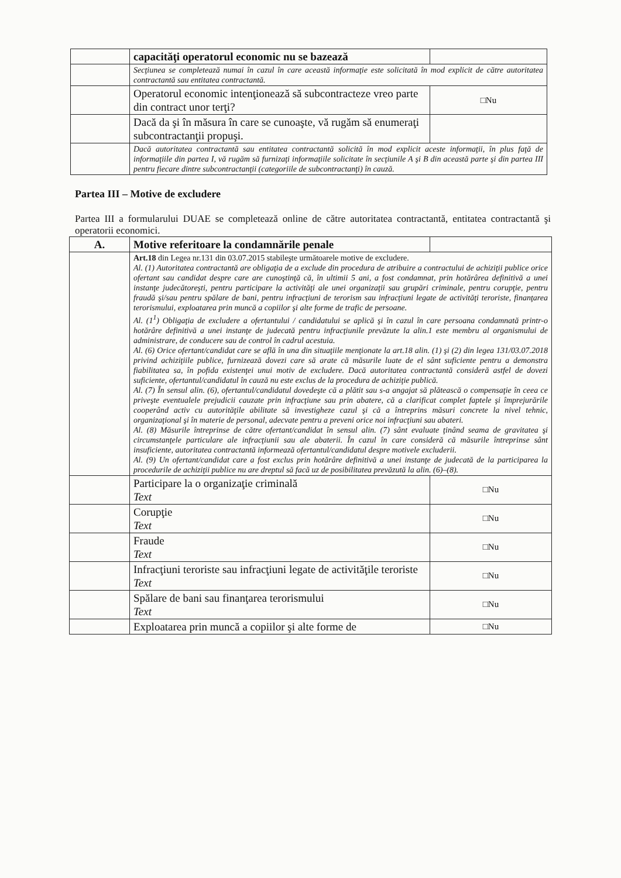| | capacităţi operatorul economic nu se bazează | |
| | Secţiunea se completează numai în cazul în care această informaţie este solicitată în mod explicit de către autoritatea contractantă sau entitatea contractantă. | |
| | Operatorul economic intenţionează să subcontracteze vreo parte din contract unor terţi? | □Nu |
| | Dacă da şi în măsura în care se cunoaşte, vă rugăm să enumeraţi subcontractanţii propuşi. | |
| | Dacă autoritatea contractantă sau entitatea contractantă solicită în mod explicit aceste informaţii, în plus faţă de informaţiile din partea I, vă rugăm să furnizaţi informaţiile solicitate în secţiunile A şi B din această parte şi din partea III pentru fiecare dintre subcontractanţii (categoriile de subcontractanţi) în cauză. | |
Partea III – Motive de excludere
Partea III a formularului DUAE se completează online de către autoritatea contractantă, entitatea contractantă şi operatorii economici.
| A. | Motive referitoare la condamnările penale | |
| | Art.18 din Legea nr.131 din 03.07.2015 stabileşte următoarele motive de excludere. Al. (1) Autoritatea contractantă are obligaţia de a exclude din procedura de atribuire a contractului de achiziţii publice orice ofertant sau candidat despre care are cunoştinţă că, în ultimii 5 ani, a fost condamnat, prin hotărârea definitivă a unei instanţe judecătoreşti, pentru participare la activităţi ale unei organizaţii sau grupări criminale, pentru corupţie, pentru fraudă şi/sau pentru spălare de bani, pentru infracţiuni de terorism sau infracţiuni legate de activităţi teroriste, finanţarea terorismului, exploatarea prin muncă a copiilor şi alte forme de trafic de persoane. Al. (1<sup>1</sup>) Obligaţia de excludere a ofertantului / candidatului se aplică şi în cazul în care persoana condamnată printr-o hotărâre definitivă a unei instanţe de judecată pentru infracţiunile prevăzute la alin.1 este membru al organismului de administrare, de conducere sau de control în cadrul acestuia. Al. (6) Orice ofertant/candidat care se află în una din situaţiile menţionate la art.18 alin. (1) şi (2) din legea 131/03.07.2018 privind achiziţiile publice, furnizează dovezi care să arate că măsurile luate de el sânt suficiente pentru a demonstra fiabilitatea sa, în pofida existenţei unui motiv de excludere. Dacă autoritatea contractantă consideră astfel de dovezi suficiente, ofertantul/candidatul în cauză nu este exclus de la procedura de achiziţie publică. Al. (7) În sensul alin. (6), ofertantul/candidatul dovedeşte că a plătit sau s-a angajat să plătească o compensaţie în ceea ce priveşte eventualele prejudicii cauzate prin infracţiune sau prin abatere, că a clarificat complet faptele şi împrejurările cooperând activ cu autorităţile abilitate să investigheze cazul şi că a întreprins măsuri concrete la nivel tehnic, organizaţional şi în materie de personal, adecvate pentru a preveni orice noi infracţiuni sau abateri. Al. (8) Măsurile întreprinse de către ofertant/candidat în sensul alin. (7) sânt evaluate ţinând seama de gravitatea şi circumstanţele particulare ale infracţiunii sau ale abaterii. În cazul în care consideră că măsurile întreprinse sânt insuficiente, autoritatea contractantă informează ofertantul/candidatul despre motivele excluderii. Al. (9) Un ofertant/candidat care a fost exclus prin hotărâre definitivă a unei instanţe de judecată de la participarea la procedurile de achiziţii publice nu are dreptul să facă uz de posibilitatea prevăzută la alin. (6)–(8). | |
| | Participare la o organizaţie criminală Text | □Nu |
| | Corupţie Text | □Nu |
| | Fraude Text | □Nu |
| | Infracţiuni teroriste sau infracţiuni legate de activităţile teroriste Text | □Nu |
| | Spălare de bani sau finanţarea terorismului Text | □Nu |
| | Exploatarea prin muncă a copiilor şi alte forme de | □Nu |